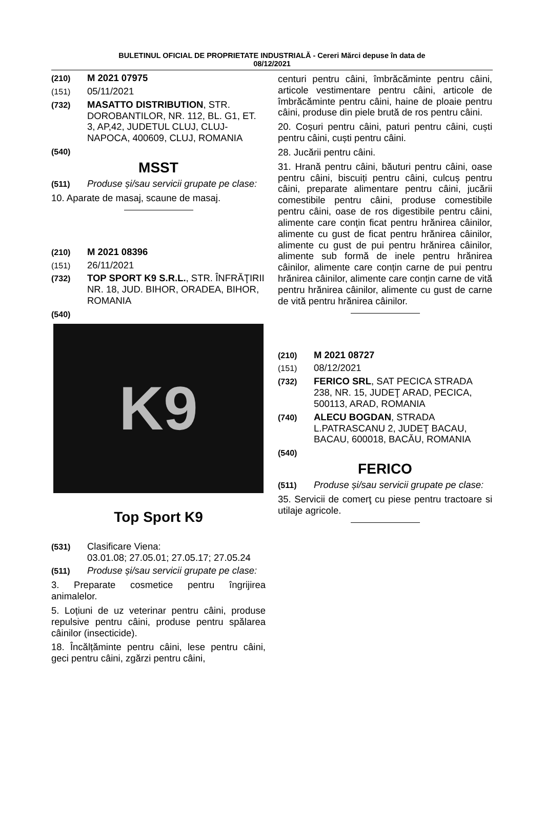BULETINUL OFICIAL DE PROPRIETATE INDUSTRIALĂ - Cereri Mărci depuse în data de
08/12/2021
(210) M 2021 07975
(151) 05/11/2021
(732) MASATTO DISTRIBUTION, STR. DOROBANTILOR, NR. 112, BL. G1, ET. 3, AP,42, JUDETUL CLUJ, CLUJ-NAPOCA, 400609, CLUJ, ROMANIA
(540)
MSST
(511) Produse și/sau servicii grupate pe clase:
10. Aparate de masaj, scaune de masaj.
(210) M 2021 08396
(151) 26/11/2021
(732) TOP SPORT K9 S.R.L., STR. ÎNFRĂŢIRII NR. 18, JUD. BIHOR, ORADEA, BIHOR, ROMANIA
(540)
K9
Top Sport K9
(531) Clasificare Viena:
03.01.08; 27.05.01; 27.05.17; 27.05.24
(511) Produse și/sau servicii grupate pe clase:
3. Preparate cosmetice pentru îngrijirea animalelor.
5. Loțiuni de uz veterinar pentru câini, produse repulsive pentru câini, produse pentru spălarea câinilor (insecticide).
18. Încălțăminte pentru câini, lese pentru câini, geci pentru câini, zgărzi pentru câini,
centuri pentru câini, îmbrăcăminte pentru câini, articole vestimentare pentru câini, articole de îmbrăcăminte pentru câini, haine de ploaie pentru câini, produse din piele brută de ros pentru câini.
20. Coșuri pentru câini, paturi pentru câini, cuști pentru câini, cuști pentru câini.
28. Jucării pentru câini.
31. Hrană pentru câini, băuturi pentru câini, oase pentru câini, biscuiți pentru câini, culcuș pentru câini, preparate alimentare pentru câini, jucării comestibile pentru câini, produse comestibile pentru câini, oase de ros digestibile pentru câini, alimente care conțin ficat pentru hrănirea câinilor, alimente cu gust de ficat pentru hrănirea câinilor, alimente cu gust de pui pentru hrănirea câinilor, alimente sub formă de inele pentru hrănirea câinilor, alimente care conțin carne de pui pentru hrănirea câinilor, alimente care conțin carne de vită pentru hrănirea câinilor, alimente cu gust de carne de vită pentru hrănirea câinilor.
(210) M 2021 08727
(151) 08/12/2021
(732) FERICO SRL, SAT PECICA STRADA 238, NR. 15, JUDEŢ ARAD, PECICA, 500113, ARAD, ROMANIA
(740) ALECU BOGDAN, STRADA L.PATRASCANU 2, JUDEŢ BACAU, BACAU, 600018, BACĂU, ROMANIA
(540)
FERICO
(511) Produse și/sau servicii grupate pe clase:
35. Servicii de comerţ cu piese pentru tractoare si utilaje agricole.